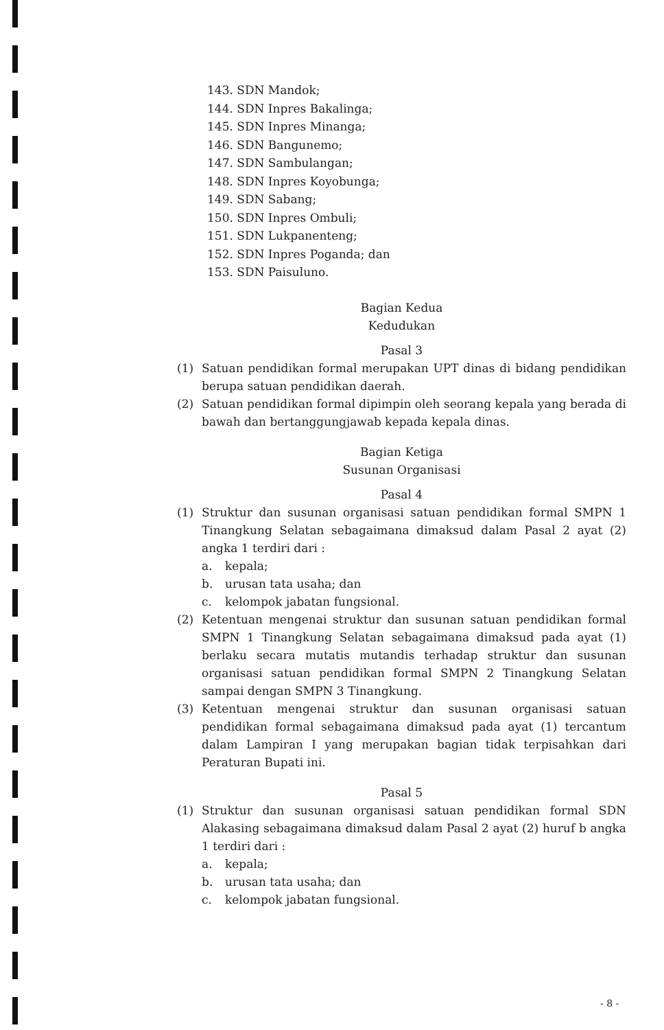143. SDN Mandok;
144. SDN Inpres Bakalinga;
145. SDN Inpres Minanga;
146. SDN Bangunemo;
147. SDN Sambulangan;
148. SDN Inpres Koyobunga;
149. SDN Sabang;
150. SDN Inpres Ombuli;
151. SDN Lukpanenteng;
152. SDN Inpres Poganda; dan
153. SDN Paisuluno.
Bagian Kedua
Kedudukan
Pasal 3
(1) Satuan pendidikan formal merupakan UPT dinas di bidang pendidikan berupa satuan pendidikan daerah.
(2) Satuan pendidikan formal dipimpin oleh seorang kepala yang berada di bawah dan bertanggungjawab kepada kepala dinas.
Bagian Ketiga
Susunan Organisasi
Pasal 4
(1) Struktur dan susunan organisasi satuan pendidikan formal SMPN 1 Tinangkung Selatan sebagaimana dimaksud dalam Pasal 2 ayat (2) angka 1 terdiri dari :
a. kepala;
b. urusan tata usaha; dan
c. kelompok jabatan fungsional.
(2) Ketentuan mengenai struktur dan susunan satuan pendidikan formal SMPN 1 Tinangkung Selatan sebagaimana dimaksud pada ayat (1) berlaku secara mutatis mutandis terhadap struktur dan susunan organisasi satuan pendidikan formal SMPN 2 Tinangkung Selatan sampai dengan SMPN 3 Tinangkung.
(3) Ketentuan mengenai struktur dan susunan organisasi satuan pendidikan formal sebagaimana dimaksud pada ayat (1) tercantum dalam Lampiran I yang merupakan bagian tidak terpisahkan dari Peraturan Bupati ini.
Pasal 5
(1) Struktur dan susunan organisasi satuan pendidikan formal SDN Alakasing sebagaimana dimaksud dalam Pasal 2 ayat (2) huruf b angka 1 terdiri dari :
a. kepala;
b. urusan tata usaha; dan
c. kelompok jabatan fungsional.
- 8 -